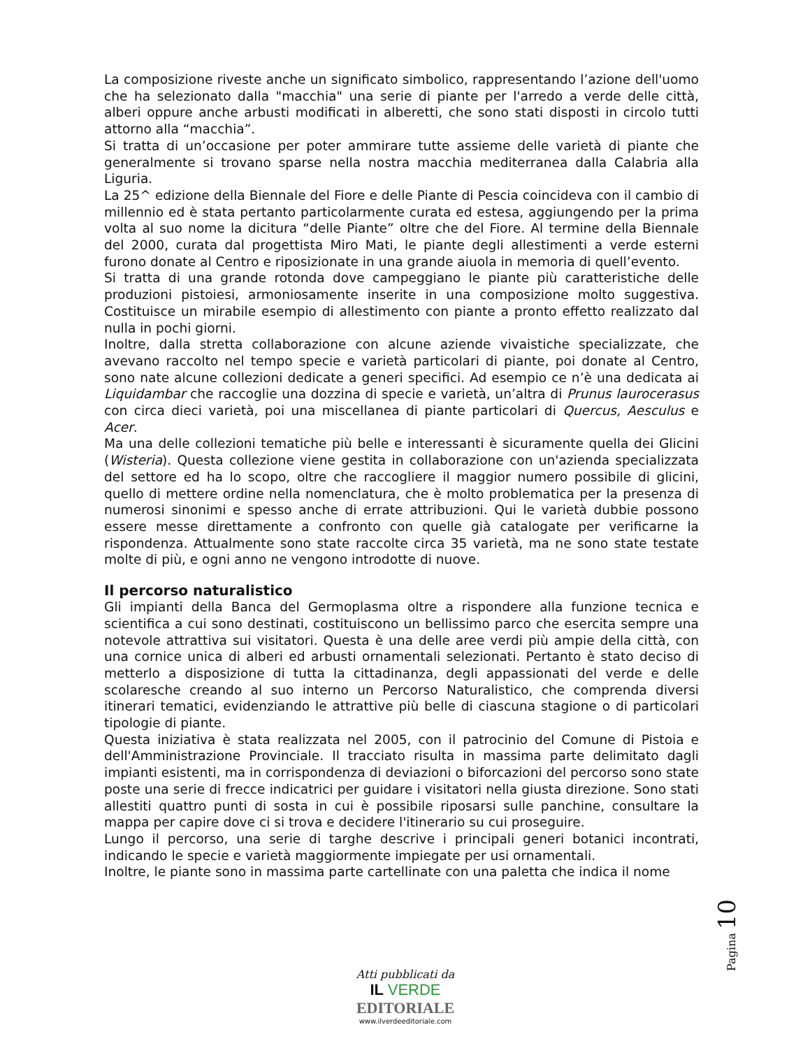La composizione riveste anche un significato simbolico, rappresentando l’azione dell'uomo che ha selezionato dalla "macchia" una serie di piante per l'arredo a verde delle città, alberi oppure anche arbusti modificati in alberetti, che sono stati disposti in circolo tutti attorno alla “macchia”.
Si tratta di un’occasione per poter ammirare tutte assieme delle varietà di piante che generalmente si trovano sparse nella nostra macchia mediterranea dalla Calabria alla Liguria.
La 25^ edizione della Biennale del Fiore e delle Piante di Pescia coincideva con il cambio di millennio ed è stata pertanto particolarmente curata ed estesa, aggiungendo per la prima volta al suo nome la dicitura “delle Piante” oltre che del Fiore. Al termine della Biennale del 2000, curata dal progettista Miro Mati, le piante degli allestimenti a verde esterni furono donate al Centro e riposizionate in una grande aiuola in memoria di quell’evento.
Si tratta di una grande rotonda dove campeggiano le piante più caratteristiche delle produzioni pistoiesi, armoniosamente inserite in una composizione molto suggestiva. Costituisce un mirabile esempio di allestimento con piante a pronto effetto realizzato dal nulla in pochi giorni.
Inoltre, dalla stretta collaborazione con alcune aziende vivaistiche specializzate, che avevano raccolto nel tempo specie e varietà particolari di piante, poi donate al Centro, sono nate alcune collezioni dedicate a generi specifici. Ad esempio ce n’è una dedicata ai Liquidambar che raccoglie una dozzina di specie e varietà, un’altra di Prunus laurocerasus con circa dieci varietà, poi una miscellanea di piante particolari di Quercus, Aesculus e Acer.
Ma una delle collezioni tematiche più belle e interessanti è sicuramente quella dei Glicini (Wisteria). Questa collezione viene gestita in collaborazione con un'azienda specializzata del settore ed ha lo scopo, oltre che raccogliere il maggior numero possibile di glicini, quello di mettere ordine nella nomenclatura, che è molto problematica per la presenza di numerosi sinonimi e spesso anche di errate attribuzioni. Qui le varietà dubbie possono essere messe direttamente a confronto con quelle già catalogate per verificarne la rispondenza. Attualmente sono state raccolte circa 35 varietà, ma ne sono state testate molte di più, e ogni anno ne vengono introdotte di nuove.
Il percorso naturalistico
Gli impianti della Banca del Germoplasma oltre a rispondere alla funzione tecnica e scientifica a cui sono destinati, costituiscono un bellissimo parco che esercita sempre una notevole attrattiva sui visitatori. Questa è una delle aree verdi più ampie della città, con una cornice unica di alberi ed arbusti ornamentali selezionati. Pertanto è stato deciso di metterlo a disposizione di tutta la cittadinanza, degli appassionati del verde e delle scolaresche creando al suo interno un Percorso Naturalistico, che comprenda diversi itinerari tematici, evidenziando le attrattive più belle di ciascuna stagione o di particolari tipologie di piante.
Questa iniziativa è stata realizzata nel 2005, con il patrocinio del Comune di Pistoia e dell'Amministrazione Provinciale. Il tracciato risulta in massima parte delimitato dagli impianti esistenti, ma in corrispondenza di deviazioni o biforcazioni del percorso sono state poste una serie di frecce indicatrici per guidare i visitatori nella giusta direzione. Sono stati allestiti quattro punti di sosta in cui è possibile riposarsi sulle panchine, consultare la mappa per capire dove ci si trova e decidere l'itinerario su cui proseguire.
Lungo il percorso, una serie di targhe descrive i principali generi botanici incontrati, indicando le specie e varietà maggiormente impiegate per usi ornamentali.
Inoltre, le piante sono in massima parte cartellinate con una paletta che indica il nome
Pagina 10
Atti pubblicati da
IL VERDE
EDITORIALE
www.ilverdeeditoriale.com